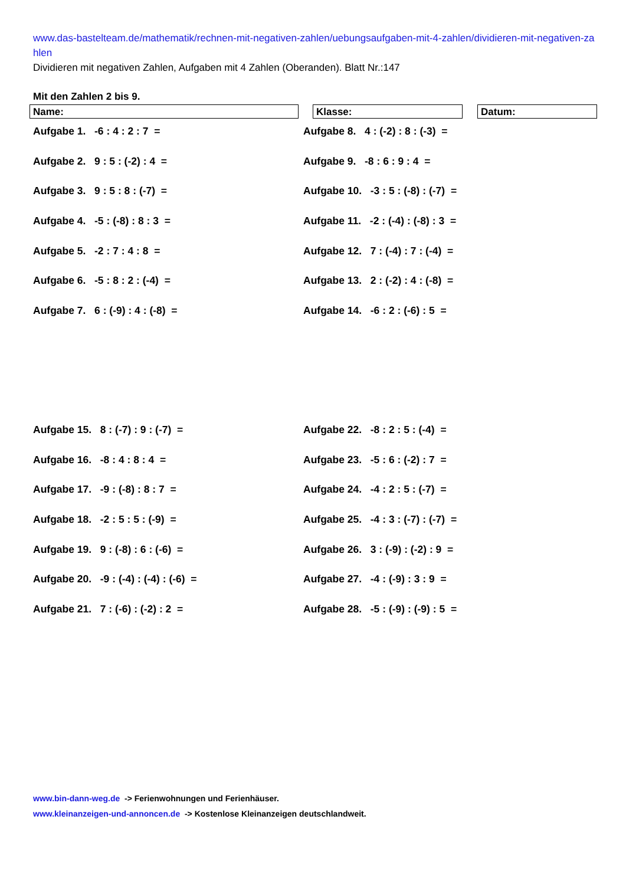www.das-bastelteam.de/mathematik/rechnen-mit-negativen-zahlen/uebungsaufgaben-mit-4-zahlen/dividieren-mit-negativen-zahlen
Dividieren mit negativen Zahlen, Aufgaben mit 4 Zahlen (Oberanden). Blatt Nr.:147
Mit den Zahlen 2 bis 9.
Name: Klasse: Datum:
Aufgabe 1. -6 : 4 : 2 : 7 =
Aufgabe 8. 4 : (-2) : 8 : (-3) =
Aufgabe 2. 9 : 5 : (-2) : 4 =
Aufgabe 9. -8 : 6 : 9 : 4 =
Aufgabe 3. 9 : 5 : 8 : (-7) =
Aufgabe 10. -3 : 5 : (-8) : (-7) =
Aufgabe 4. -5 : (-8) : 8 : 3 =
Aufgabe 11. -2 : (-4) : (-8) : 3 =
Aufgabe 5. -2 : 7 : 4 : 8 =
Aufgabe 12. 7 : (-4) : 7 : (-4) =
Aufgabe 6. -5 : 8 : 2 : (-4) =
Aufgabe 13. 2 : (-2) : 4 : (-8) =
Aufgabe 7. 6 : (-9) : 4 : (-8) =
Aufgabe 14. -6 : 2 : (-6) : 5 =
Aufgabe 15. 8 : (-7) : 9 : (-7) =
Aufgabe 22. -8 : 2 : 5 : (-4) =
Aufgabe 16. -8 : 4 : 8 : 4 =
Aufgabe 23. -5 : 6 : (-2) : 7 =
Aufgabe 17. -9 : (-8) : 8 : 7 =
Aufgabe 24. -4 : 2 : 5 : (-7) =
Aufgabe 18. -2 : 5 : 5 : (-9) =
Aufgabe 25. -4 : 3 : (-7) : (-7) =
Aufgabe 19. 9 : (-8) : 6 : (-6) =
Aufgabe 26. 3 : (-9) : (-2) : 9 =
Aufgabe 20. -9 : (-4) : (-4) : (-6) =
Aufgabe 27. -4 : (-9) : 3 : 9 =
Aufgabe 21. 7 : (-6) : (-2) : 2 =
Aufgabe 28. -5 : (-9) : (-9) : 5 =
www.bin-dann-weg.de -> Ferienwohnungen und Ferienhäuser.
www.kleinanzeigen-und-annoncen.de -> Kostenlose Kleinanzeigen deutschlandweit.